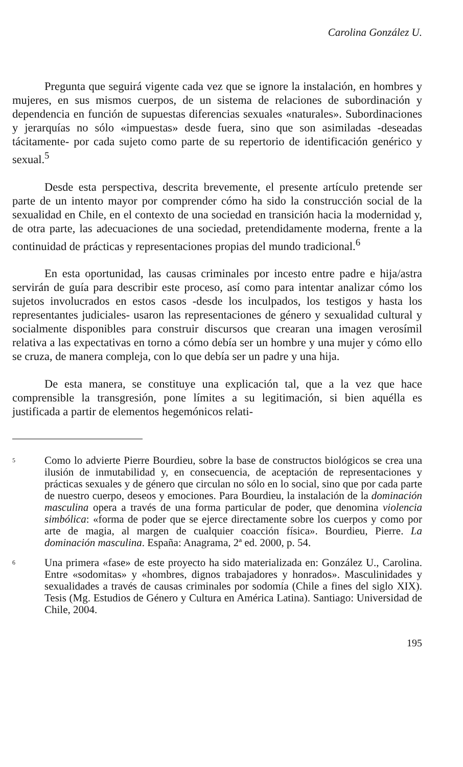Carolina González U.
Pregunta que seguirá vigente cada vez que se ignore la instalación, en hombres y mujeres, en sus mismos cuerpos, de un sistema de relaciones de subordinación y dependencia en función de supuestas diferencias sexuales «naturales». Subordinaciones y jerarquías no sólo «impuestas» desde fuera, sino que son asimiladas -deseadas tácitamente- por cada sujeto como parte de su repertorio de identificación genérico y sexual.<sup>5</sup>
Desde esta perspectiva, descrita brevemente, el presente artículo pretende ser parte de un intento mayor por comprender cómo ha sido la construcción social de la sexualidad en Chile, en el contexto de una sociedad en transición hacia la modernidad y, de otra parte, las adecuaciones de una sociedad, pretendidamente moderna, frente a la continuidad de prácticas y representaciones propias del mundo tradicional.<sup>6</sup>
En esta oportunidad, las causas criminales por incesto entre padre e hija/astra servirán de guía para describir este proceso, así como para intentar analizar cómo los sujetos involucrados en estos casos -desde los inculpados, los testigos y hasta los representantes judiciales- usaron las representaciones de género y sexualidad cultural y socialmente disponibles para construir discursos que crearan una imagen verosímil relativa a las expectativas en torno a cómo debía ser un hombre y una mujer y cómo ello se cruza, de manera compleja, con lo que debía ser un padre y una hija.
De esta manera, se constituye una explicación tal, que a la vez que hace comprensible la transgresión, pone límites a su legitimación, si bien aquélla es justificada a partir de elementos hegemónicos relati-
5
Como lo advierte Pierre Bourdieu, sobre la base de constructos biológicos se crea una ilusión de inmutabilidad y, en consecuencia, de aceptación de representaciones y prácticas sexuales y de género que circulan no sólo en lo social, sino que por cada parte de nuestro cuerpo, deseos y emociones. Para Bourdieu, la instalación de la dominación masculina opera a través de una forma particular de poder, que denomina violencia simbólica: «forma de poder que se ejerce directamente sobre los cuerpos y como por arte de magia, al margen de cualquier coacción física». Bourdieu, Pierre. La dominación masculina. España: Anagrama, 2ª ed. 2000, p. 54.
6
Una primera «fase» de este proyecto ha sido materializada en: González U., Carolina. Entre «sodomitas» y «hombres, dignos trabajadores y honrados». Masculinidades y sexualidades a través de causas criminales por sodomía (Chile a fines del siglo XIX). Tesis (Mg. Estudios de Género y Cultura en América Latina). Santiago: Universidad de Chile, 2004.
195